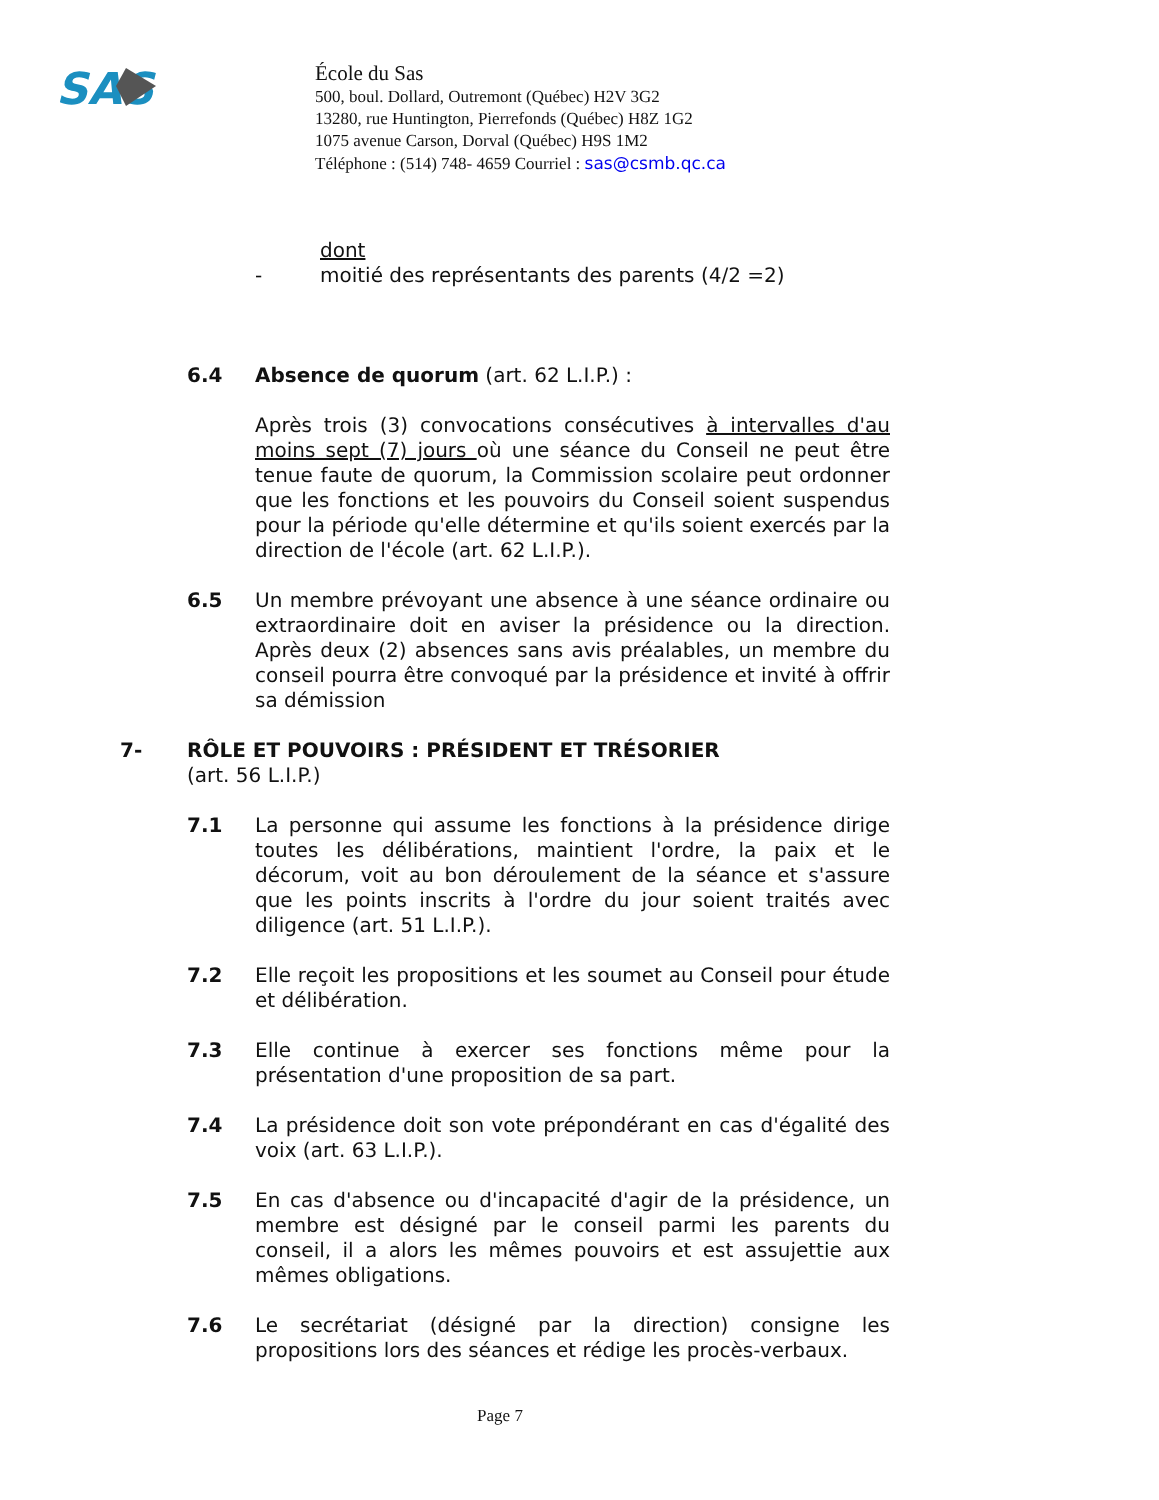SAS
École du Sas
500, boul. Dollard, Outremont (Québec) H2V 3G2
13280, rue Huntington, Pierrefonds (Québec) H8Z 1G2
1075 avenue Carson, Dorval (Québec) H9S 1M2
Téléphone : (514) 748- 4659 Courriel : sas@csmb.qc.ca
dont
- moitié des représentants des parents (4/2 =2)
6.4 Absence de quorum (art. 62 L.I.P.) :
Après trois (3) convocations consécutives à intervalles d'au moins sept (7) jours où une séance du Conseil ne peut être tenue faute de quorum, la Commission scolaire peut ordonner que les fonctions et les pouvoirs du Conseil soient suspendus pour la période qu'elle détermine et qu'ils soient exercés par la direction de l'école (art. 62 L.I.P.).
6.5 Un membre prévoyant une absence à une séance ordinaire ou extraordinaire doit en aviser la présidence ou la direction. Après deux (2) absences sans avis préalables, un membre du conseil pourra être convoqué par la présidence et invité à offrir sa démission
7- RÔLE ET POUVOIRS : PRÉSIDENT ET TRÉSORIER
(art. 56 L.I.P.)
7.1 La personne qui assume les fonctions à la présidence dirige toutes les délibérations, maintient l'ordre, la paix et le décorum, voit au bon déroulement de la séance et s'assure que les points inscrits à l'ordre du jour soient traités avec diligence (art. 51 L.I.P.).
7.2 Elle reçoit les propositions et les soumet au Conseil pour étude et délibération.
7.3 Elle continue à exercer ses fonctions même pour la présentation d'une proposition de sa part.
7.4 La présidence doit son vote prépondérant en cas d'égalité des voix (art. 63 L.I.P.).
7.5 En cas d'absence ou d'incapacité d'agir de la présidence, un membre est désigné par le conseil parmi les parents du conseil, il a alors les mêmes pouvoirs et est assujettie aux mêmes obligations.
7.6 Le secrétariat (désigné par la direction) consigne les propositions lors des séances et rédige les procès-verbaux.
Page 7